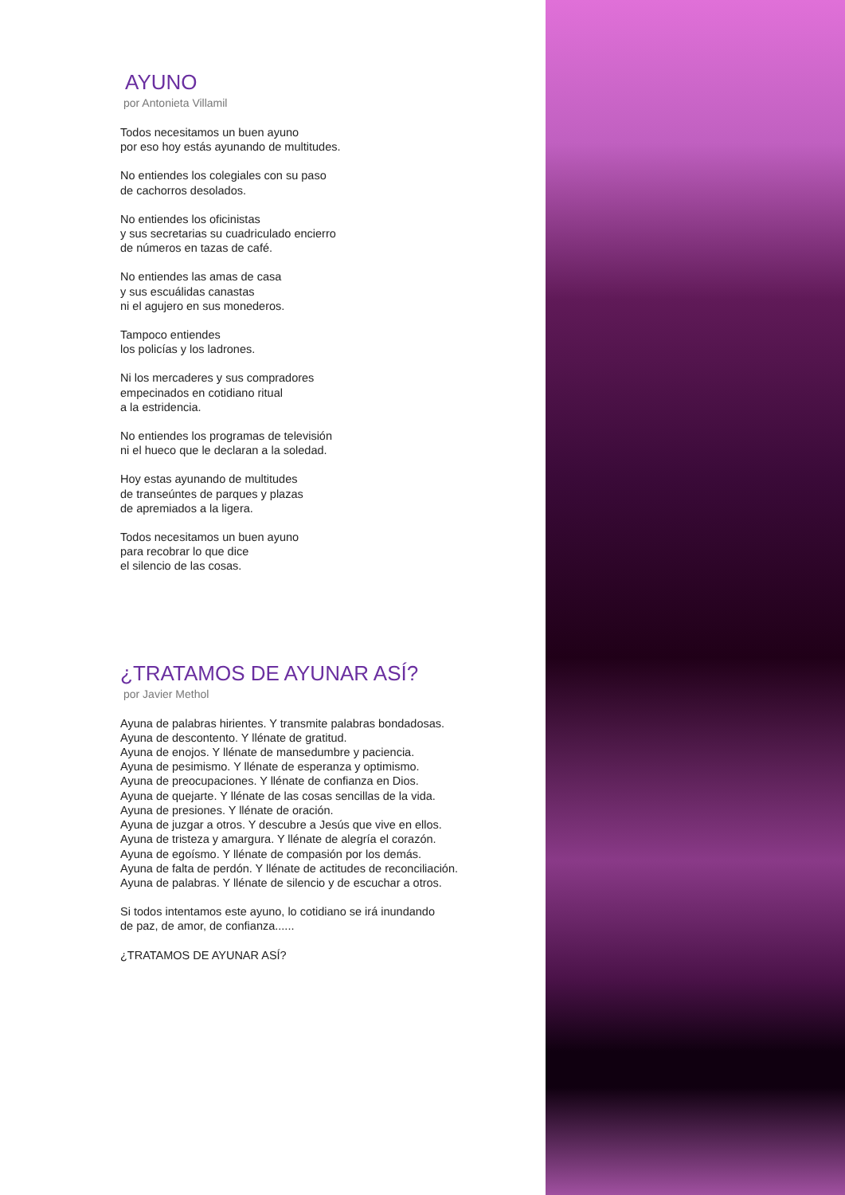AYUNO
por Antonieta Villamil
Todos necesitamos un buen ayuno
por eso hoy estás ayunando de multitudes.
No entiendes los colegiales con su paso
de cachorros desolados.
No entiendes los oficinistas
y sus secretarias su cuadriculado encierro
de números en tazas de café.
No entiendes las amas de casa
y sus escuálidas canastas
ni el agujero en sus monederos.
Tampoco entiendes
los policías y los ladrones.
Ni los mercaderes y sus compradores
empecinados en cotidiano ritual
a la estridencia.
No entiendes los programas de televisión
ni el hueco que le declaran a la soledad.
Hoy estas ayunando de multitudes
de transeúntes de parques y plazas
de apremiados a la ligera.
Todos necesitamos un buen ayuno
para recobrar lo que dice
el silencio de las cosas.
¿TRATAMOS DE AYUNAR ASÍ?
por Javier Methol
Ayuna de palabras hirientes. Y transmite palabras bondadosas.
Ayuna de descontento. Y llénate de gratitud.
Ayuna de enojos. Y llénate de mansedumbre y paciencia.
Ayuna de pesimismo. Y llénate de esperanza y optimismo.
Ayuna de preocupaciones. Y llénate de confianza en Dios.
Ayuna de quejarte. Y llénate de las cosas sencillas de la vida.
Ayuna de presiones. Y llénate de oración.
Ayuna de juzgar a otros. Y descubre a Jesús que vive en ellos.
Ayuna de tristeza y amargura. Y llénate de alegría el corazón.
Ayuna de egoísmo. Y llénate de compasión por los demás.
Ayuna de falta de perdón. Y llénate de actitudes de reconciliación.
Ayuna de palabras. Y llénate de silencio y de escuchar a otros.
Si todos intentamos este ayuno, lo cotidiano se irá inundando
de paz, de amor, de confianza......
¿TRATAMOS DE AYUNAR ASÍ?